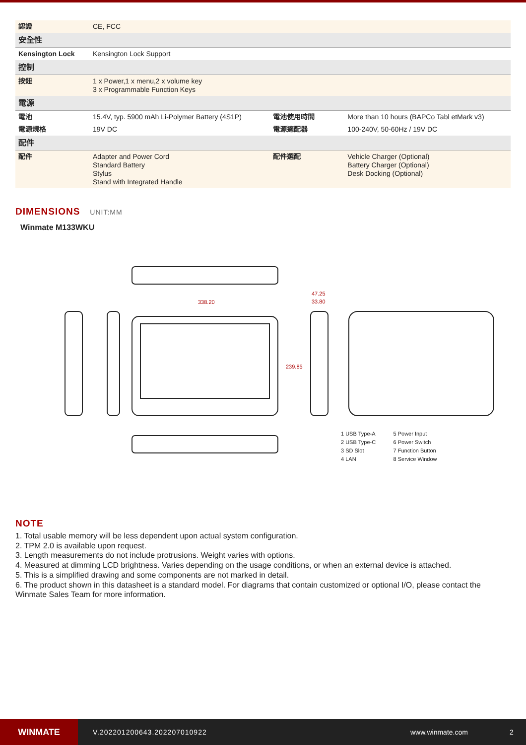| 認證 | CE, FCC | | |
| 安全性 | | | |
| Kensington Lock | Kensington Lock Support | | |
| 控制 | | | |
| 按鈕 | 1 x Power,1 x menu,2 x volume key 3 x Programmable Function Keys | | |
| 電源 | | | |
| 電池 | 15.4V, typ. 5900 mAh Li-Polymer Battery (4S1P) | 電池使用時間 | More than 10 hours (BAPCo Tabl etMark v3) |
| 電源規格 | 19V DC | 電源適配器 | 100-240V, 50-60Hz / 19V DC |
| 配件 | | | |
| 配件 | Adapter and Power Cord Standard Battery Stylus Stand with Integrated Handle | 配件選配 | Vehicle Charger (Optional) Battery Charger (Optional) Desk Docking (Optional) |
DIMENSIONS UNIT:MM
Winmate M133WKU
338.20
47.25
33.80
239.85
1 USB Type-A
2 USB Type-C
3 SD Slot
4 LAN
5 Power Input
6 Power Switch
7 Function Button
8 Service Window
NOTE
1. Total usable memory will be less dependent upon actual system configuration.
2. TPM 2.0 is available upon request.
3. Length measurements do not include protrusions. Weight varies with options.
4. Measured at dimming LCD brightness. Varies depending on the usage conditions, or when an external device is attached.
5. This is a simplified drawing and some components are not marked in detail.
6. The product shown in this datasheet is a standard model. For diagrams that contain customized or optional I/O, please contact the Winmate Sales Team for more information.
WINMATE
V.202201200643.202207010922 www.winmate.com 2